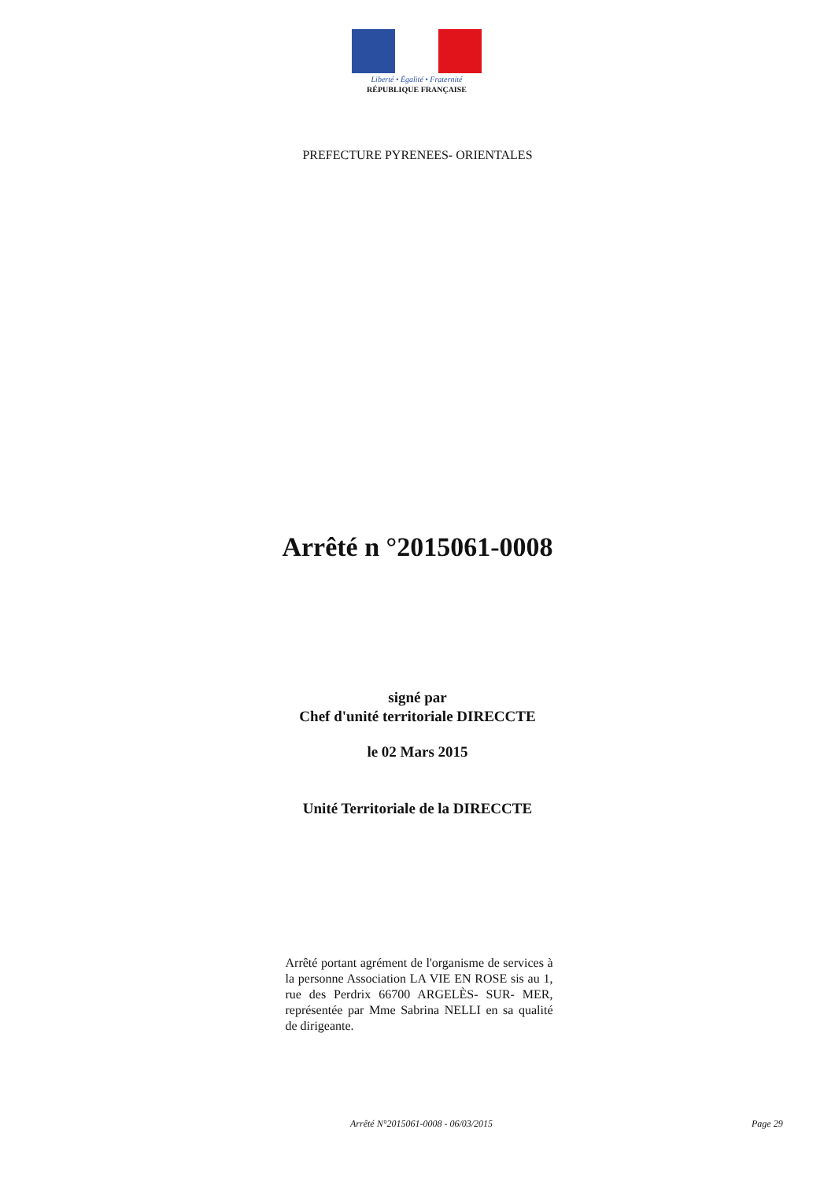Liberté • Égalité • Fraternité
RÉPUBLIQUE FRANÇAISE
PREFECTURE PYRENEES- ORIENTALES
Arrêté n °2015061-0008
signé par
Chef d'unité territoriale DIRECCTE
le 02 Mars 2015
Unité Territoriale de la DIRECCTE
Arrêté portant agrément de l'organisme de services à la personne Association LA VIE EN ROSE sis au 1, rue des Perdrix 66700 ARGELÈS- SUR- MER, représentée par Mme Sabrina NELLI en sa qualité de dirigeante.
Arrêté N°2015061-0008 - 06/03/2015 Page 29